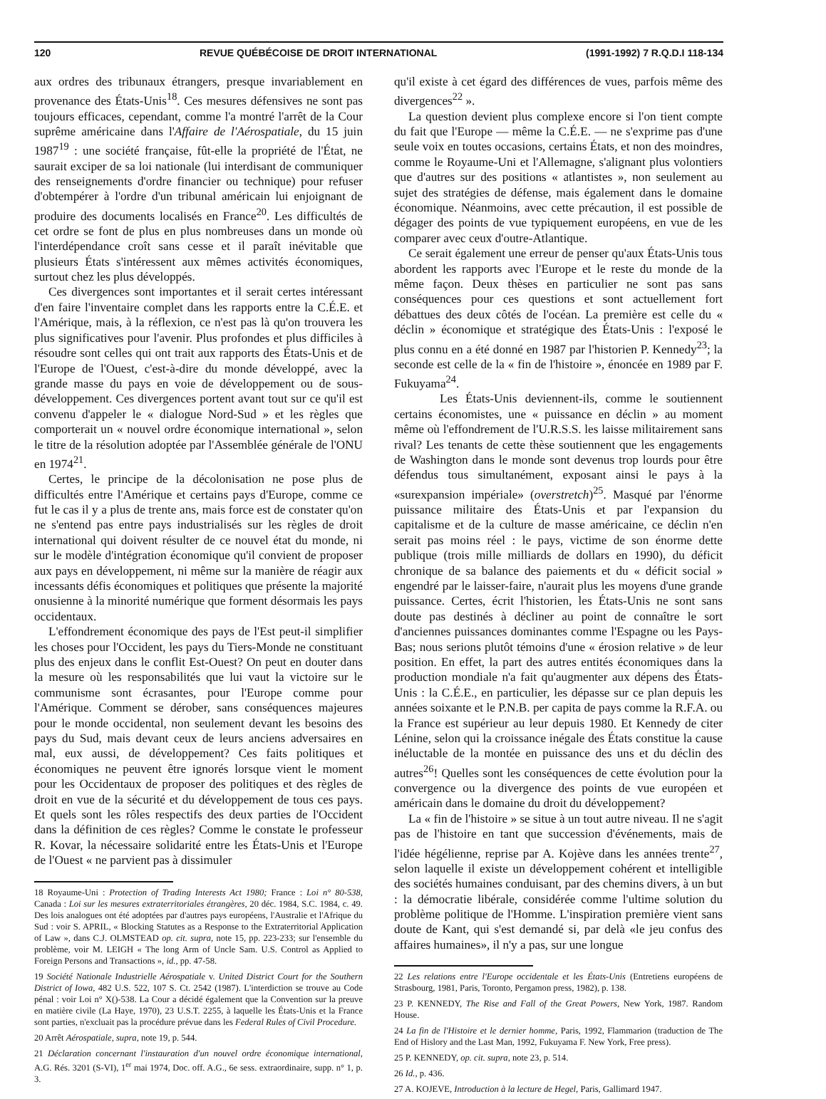120 REVUE QUÉBÉCOISE DE DROIT INTERNATIONAL (1991-1992) 7 R.Q.D.I 118-134
aux ordres des tribunaux étrangers, presque invariablement en provenance des États-Unis<sup>18</sup>. Ces mesures défensives ne sont pas toujours efficaces, cependant, comme l'a montré l'arrêt de la Cour suprême américaine dans l'Affaire de l'Aérospatiale, du 15 juin 1987<sup>19</sup> : une société française, fût-elle la propriété de l'État, ne saurait exciper de sa loi nationale (lui interdisant de communiquer des renseignements d'ordre financier ou technique) pour refuser d'obtempérer à l'ordre d'un tribunal américain lui enjoignant de produire des documents localisés en France<sup>20</sup>. Les difficultés de cet ordre se font de plus en plus nombreuses dans un monde où l'interdépendance croît sans cesse et il paraît inévitable que plusieurs États s'intéressent aux mêmes activités économiques, surtout chez les plus développés.
Ces divergences sont importantes et il serait certes intéressant d'en faire l'inventaire complet dans les rapports entre la C.É.E. et l'Amérique, mais, à la réflexion, ce n'est pas là qu'on trouvera les plus significatives pour l'avenir. Plus profondes et plus difficiles à résoudre sont celles qui ont trait aux rapports des États-Unis et de l'Europe de l'Ouest, c'est-à-dire du monde développé, avec la grande masse du pays en voie de développement ou de sous-développement. Ces divergences portent avant tout sur ce qu'il est convenu d'appeler le « dialogue Nord-Sud » et les règles que comporterait un « nouvel ordre économique international », selon le titre de la résolution adoptée par l'Assemblée générale de l'ONU en 1974<sup>21</sup>.
Certes, le principe de la décolonisation ne pose plus de difficultés entre l'Amérique et certains pays d'Europe, comme ce fut le cas il y a plus de trente ans, mais force est de constater qu'on ne s'entend pas entre pays industrialisés sur les règles de droit international qui doivent résulter de ce nouvel état du monde, ni sur le modèle d'intégration économique qu'il convient de proposer aux pays en développement, ni même sur la manière de réagir aux incessants défis économiques et politiques que présente la majorité onusienne à la minorité numérique que forment désormais les pays occidentaux.
L'effondrement économique des pays de l'Est peut-il simplifier les choses pour l'Occident, les pays du Tiers-Monde ne constituant plus des enjeux dans le conflit Est-Ouest? On peut en douter dans la mesure où les responsabilités que lui vaut la victoire sur le communisme sont écrasantes, pour l'Europe comme pour l'Amérique. Comment se dérober, sans conséquences majeures pour le monde occidental, non seulement devant les besoins des pays du Sud, mais devant ceux de leurs anciens adversaires en mal, eux aussi, de développement? Ces faits politiques et économiques ne peuvent être ignorés lorsque vient le moment pour les Occidentaux de proposer des politiques et des règles de droit en vue de la sécurité et du développement de tous ces pays. Et quels sont les rôles respectifs des deux parties de l'Occident dans la définition de ces règles? Comme le constate le professeur R. Kovar, la nécessaire solidarité entre les États-Unis et l'Europe de l'Ouest « ne parvient pas à dissimuler
18 Royaume-Uni : Protection of Trading Interests Act 1980; France : Loi n° 80-538, Canada : Loi sur les mesures extraterritoriales étrangères, 20 déc. 1984, S.C. 1984, c. 49. Des lois analogues ont été adoptées par d'autres pays européens, l'Australie et l'Afrique du Sud : voir S. APRIL, « Blocking Statutes as a Response to the Extraterritorial Application of Law », dans C.J. OLMSTEAD op. cit. supra, note 15, pp. 223-233; sur l'ensemble du problème, voir M. LEIGH « The long Arm of Uncle Sam. U.S. Control as Applied to Foreign Persons and Transactions », id., pp. 47-58.
19 Société Nationale Industrielle Aérospatiale v. United District Court for the Southern District of Iowa, 482 U.S. 522, 107 S. Ct. 2542 (1987). L'interdiction se trouve au Code pénal : voir Loi n° X()-538. La Cour a décidé également que la Convention sur la preuve en matière civile (La Haye, 1970), 23 U.S.T. 2255, à laquelle les États-Unis et la France sont parties, n'excluait pas la procédure prévue dans les Federal Rules of Civil Procedure.
20 Arrêt Aérospatiale, supra, note 19, p. 544.
21 Déclaration concernant l'instauration d'un nouvel ordre économique international, A.G. Rés. 3201 (S-VI), 1<sup>er</sup> mai 1974, Doc. off. A.G., 6e sess. extraordinaire, supp. n° 1, p. 3.
qu'il existe à cet égard des différences de vues, parfois même des divergences<sup>22</sup> ».
La question devient plus complexe encore si l'on tient compte du fait que l'Europe — même la C.É.E. — ne s'exprime pas d'une seule voix en toutes occasions, certains États, et non des moindres, comme le Royaume-Uni et l'Allemagne, s'alignant plus volontiers que d'autres sur des positions « atlantistes », non seulement au sujet des stratégies de défense, mais également dans le domaine économique. Néanmoins, avec cette précaution, il est possible de dégager des points de vue typiquement européens, en vue de les comparer avec ceux d'outre-Atlantique.
Ce serait également une erreur de penser qu'aux États-Unis tous abordent les rapports avec l'Europe et le reste du monde de la même façon. Deux thèses en particulier ne sont pas sans conséquences pour ces questions et sont actuellement fort débattues des deux côtés de l'océan. La première est celle du « déclin » économique et stratégique des États-Unis : l'exposé le plus connu en a été donné en 1987 par l'historien P. Kennedy<sup>23</sup>; la seconde est celle de la « fin de l'histoire », énoncée en 1989 par F. Fukuyama<sup>24</sup>.
Les États-Unis deviennent-ils, comme le soutiennent certains économistes, une « puissance en déclin » au moment même où l'effondrement de l'U.R.S.S. les laisse militairement sans rival? Les tenants de cette thèse soutiennent que les engagements de Washington dans le monde sont devenus trop lourds pour être défendus tous simultanément, exposant ainsi le pays à la «surexpansion impériale» (overstretch)<sup>25</sup>. Masqué par l'énorme puissance militaire des États-Unis et par l'expansion du capitalisme et de la culture de masse américaine, ce déclin n'en serait pas moins réel : le pays, victime de son énorme dette publique (trois mille milliards de dollars en 1990), du déficit chronique de sa balance des paiements et du « déficit social » engendré par le laisser-faire, n'aurait plus les moyens d'une grande puissance. Certes, écrit l'historien, les États-Unis ne sont sans doute pas destinés à décliner au point de connaître le sort d'anciennes puissances dominantes comme l'Espagne ou les Pays-Bas; nous serions plutôt témoins d'une « érosion relative » de leur position. En effet, la part des autres entités économiques dans la production mondiale n'a fait qu'augmenter aux dépens des États-Unis : la C.É.E., en particulier, les dépasse sur ce plan depuis les années soixante et le P.N.B. per capita de pays comme la R.F.A. ou la France est supérieur au leur depuis 1980. Et Kennedy de citer Lénine, selon qui la croissance inégale des États constitue la cause inéluctable de la montée en puissance des uns et du déclin des autres<sup>26</sup>! Quelles sont les conséquences de cette évolution pour la convergence ou la divergence des points de vue européen et américain dans le domaine du droit du développement?
La « fin de l'histoire » se situe à un tout autre niveau. Il ne s'agit pas de l'histoire en tant que succession d'événements, mais de l'idée hégélienne, reprise par A. Kojève dans les années trente<sup>27</sup>, selon laquelle il existe un développement cohérent et intelligible des sociétés humaines conduisant, par des chemins divers, à un but : la démocratie libérale, considérée comme l'ultime solution du problème politique de l'Homme. L'inspiration première vient sans doute de Kant, qui s'est demandé si, par delà «le jeu confus des affaires humaines», il n'y a pas, sur une longue
22 Les relations entre l'Europe occidentale et les États-Unis (Entretiens européens de Strasbourg, 1981, Paris, Toronto, Pergamon press, 1982), p. 138.
23 P. KENNEDY, The Rise and Fall of the Great Powers, New York, 1987. Random House.
24 La fin de l'Histoire et le dernier homme, Paris, 1992, Flammarion (traduction de The End of Hislory and the Last Man, 1992, Fukuyama F. New York, Free press).
25 P. KENNEDY, op. cit. supra, note 23, p. 514.
26 Id., p. 436.
27 A. KOJEVE, Introduction à la lecture de Hegel, Paris, Gallimard 1947.